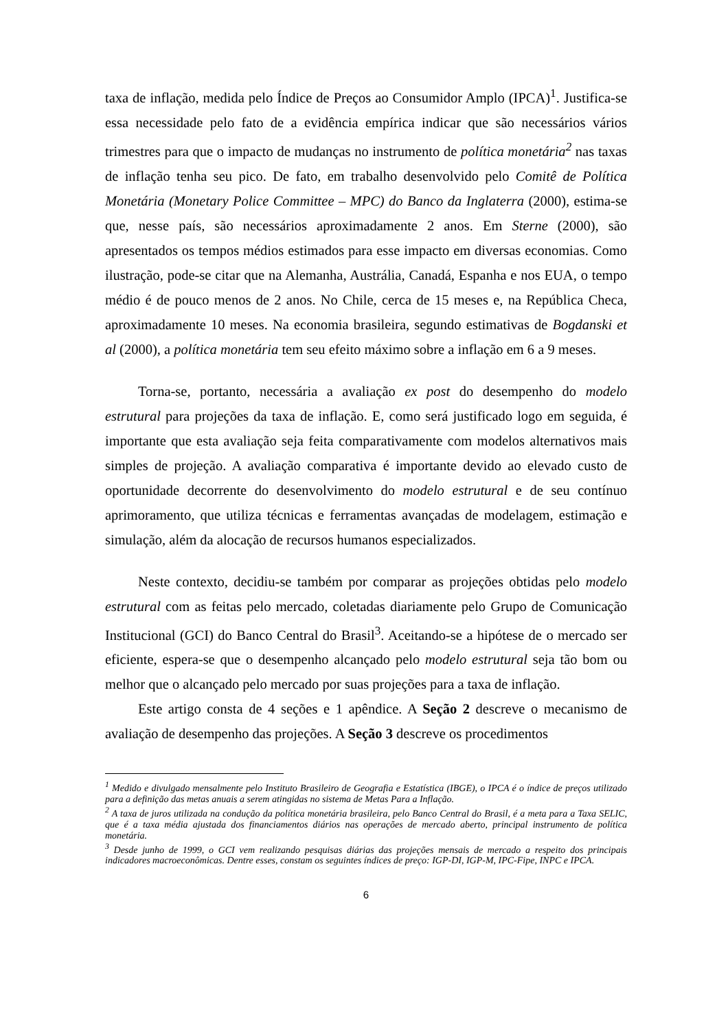taxa de inflação, medida pelo Índice de Preços ao Consumidor Amplo (IPCA)<sup>1</sup>. Justifica-se essa necessidade pelo fato de a evidência empírica indicar que são necessários vários trimestres para que o impacto de mudanças no instrumento de política monetária<sup>2</sup> nas taxas de inflação tenha seu pico. De fato, em trabalho desenvolvido pelo Comitê de Política Monetária (Monetary Police Committee – MPC) do Banco da Inglaterra (2000), estima-se que, nesse país, são necessários aproximadamente 2 anos. Em Sterne (2000), são apresentados os tempos médios estimados para esse impacto em diversas economias. Como ilustração, pode-se citar que na Alemanha, Austrália, Canadá, Espanha e nos EUA, o tempo médio é de pouco menos de 2 anos. No Chile, cerca de 15 meses e, na República Checa, aproximadamente 10 meses. Na economia brasileira, segundo estimativas de Bogdanski et al (2000), a política monetária tem seu efeito máximo sobre a inflação em 6 a 9 meses.
Torna-se, portanto, necessária a avaliação ex post do desempenho do modelo estrutural para projeções da taxa de inflação. E, como será justificado logo em seguida, é importante que esta avaliação seja feita comparativamente com modelos alternativos mais simples de projeção. A avaliação comparativa é importante devido ao elevado custo de oportunidade decorrente do desenvolvimento do modelo estrutural e de seu contínuo aprimoramento, que utiliza técnicas e ferramentas avançadas de modelagem, estimação e simulação, além da alocação de recursos humanos especializados.
Neste contexto, decidiu-se também por comparar as projeções obtidas pelo modelo estrutural com as feitas pelo mercado, coletadas diariamente pelo Grupo de Comunicação Institucional (GCI) do Banco Central do Brasil<sup>3</sup>. Aceitando-se a hipótese de o mercado ser eficiente, espera-se que o desempenho alcançado pelo modelo estrutural seja tão bom ou melhor que o alcançado pelo mercado por suas projeções para a taxa de inflação.
Este artigo consta de 4 seções e 1 apêndice. A Seção 2 descreve o mecanismo de avaliação de desempenho das projeções. A Seção 3 descreve os procedimentos
<sup>1</sup> Medido e divulgado mensalmente pelo Instituto Brasileiro de Geografia e Estatística (IBGE), o IPCA é o índice de preços utilizado para a definição das metas anuais a serem atingidas no sistema de Metas Para a Inflação.
<sup>2</sup> A taxa de juros utilizada na condução da política monetária brasileira, pelo Banco Central do Brasil, é a meta para a Taxa SELIC, que é a taxa média ajustada dos financiamentos diários nas operações de mercado aberto, principal instrumento de política monetária.
<sup>3</sup> Desde junho de 1999, o GCI vem realizando pesquisas diárias das projeções mensais de mercado a respeito dos principais indicadores macroeconômicas. Dentre esses, constam os seguintes índices de preço: IGP-DI, IGP-M, IPC-Fipe, INPC e IPCA.
6